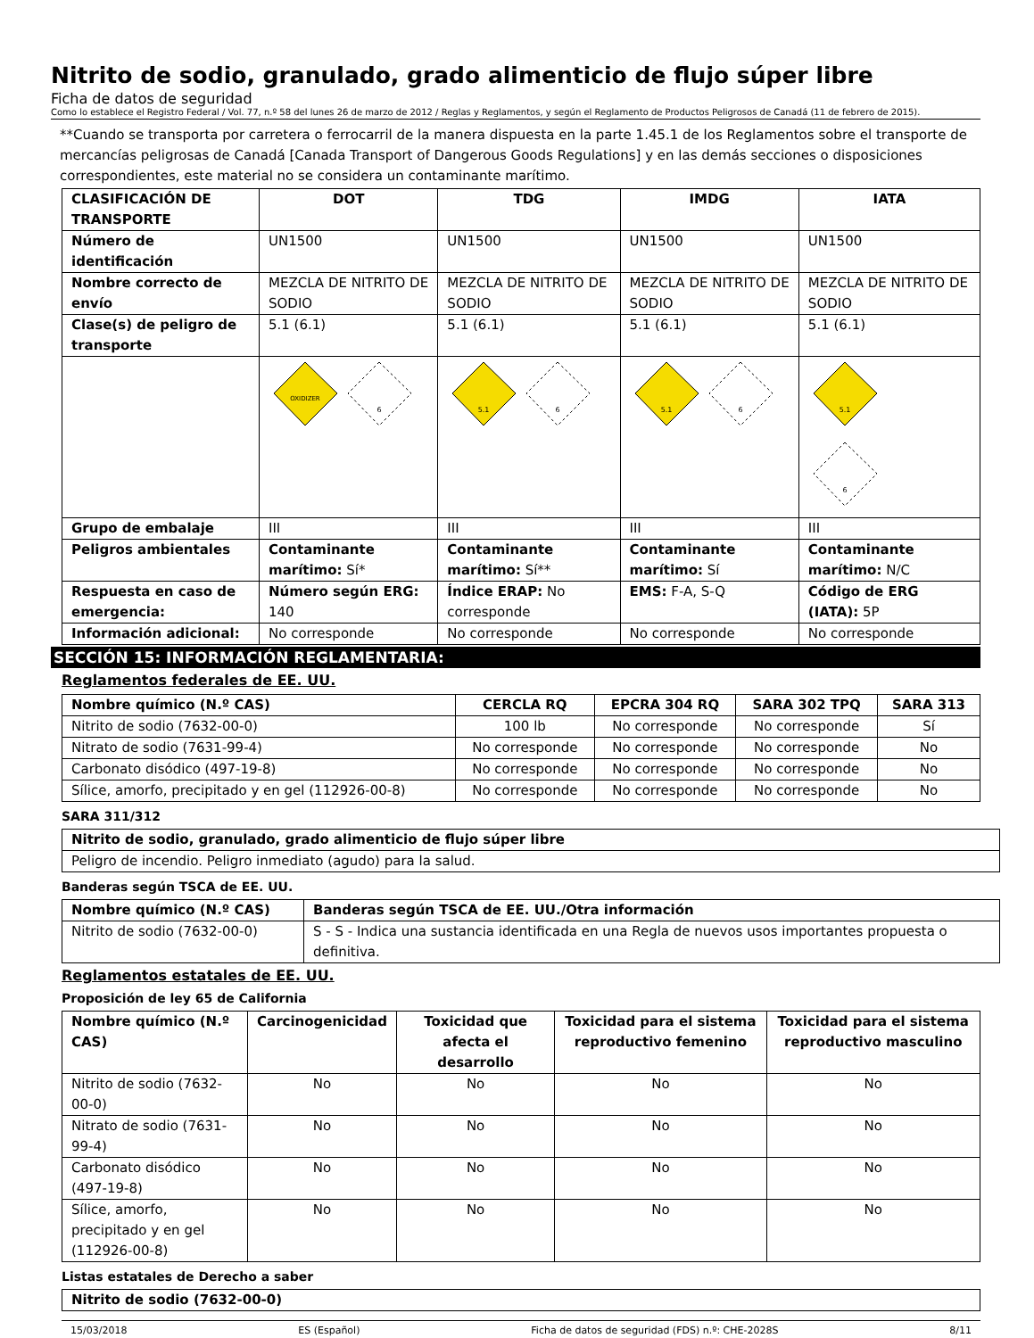Nitrito de sodio, granulado, grado alimenticio de flujo súper libre
Ficha de datos de seguridad
Como lo establece el Registro Federal / Vol. 77, n.º 58 del lunes 26 de marzo de 2012 / Reglas y Reglamentos, y según el Reglamento de Productos Peligrosos de Canadá (11 de febrero de 2015).
**Cuando se transporta por carretera o ferrocarril de la manera dispuesta en la parte 1.45.1 de los Reglamentos sobre el transporte de mercancías peligrosas de Canadá [Canada Transport of Dangerous Goods Regulations] y en las demás secciones o disposiciones correspondientes, este material no se considera un contaminante marítimo.
| CLASIFICACIÓN DE TRANSPORTE | DOT | TDG | IMDG | IATA |
| --- | --- | --- | --- | --- |
| Número de identificación | UN1500 | UN1500 | UN1500 | UN1500 |
| Nombre correcto de envío | MEZCLA DE NITRITO DE SODIO | MEZCLA DE NITRITO DE SODIO | MEZCLA DE NITRITO DE SODIO | MEZCLA DE NITRITO DE SODIO |
| Clase(s) de peligro de transporte | 5.1 (6.1) | 5.1 (6.1) | 5.1 (6.1) | 5.1 (6.1) |
| | OXIDIZER 6 | 5.1 6 | 5.1 6 | 5.1 6 |
| Grupo de embalaje | III | III | III | III |
| Peligros ambientales | Contaminante marítimo: Sí* | Contaminante marítimo: Sí** | Contaminante marítimo: Sí | Contaminante marítimo: N/C |
| Respuesta en caso de emergencia: | Número según ERG: 140 | Índice ERAP: No corresponde | EMS: F-A, S-Q | Código de ERG (IATA): 5P |
| Información adicional: | No corresponde | No corresponde | No corresponde | No corresponde |
SECCIÓN 15: INFORMACIÓN REGLAMENTARIA:
Reglamentos federales de EE. UU.
| Nombre químico (N.º CAS) | CERCLA RQ | EPCRA 304 RQ | SARA 302 TPQ | SARA 313 |
| --- | --- | --- | --- | --- |
| Nitrito de sodio (7632-00-0) | 100 lb | No corresponde | No corresponde | Sí |
| Nitrato de sodio (7631-99-4) | No corresponde | No corresponde | No corresponde | No |
| Carbonato disódico (497-19-8) | No corresponde | No corresponde | No corresponde | No |
| Sílice, amorfo, precipitado y en gel (112926-00-8) | No corresponde | No corresponde | No corresponde | No |
SARA 311/312
| Nitrito de sodio, granulado, grado alimenticio de flujo súper libre |
| --- |
| Peligro de incendio. Peligro inmediato (agudo) para la salud. |
Banderas según TSCA de EE. UU.
| Nombre químico (N.º CAS) | Banderas según TSCA de EE. UU./Otra información |
| --- | --- |
| Nitrito de sodio (7632-00-0) | S - S - Indica una sustancia identificada en una Regla de nuevos usos importantes propuesta o definitiva. |
Reglamentos estatales de EE. UU.
Proposición de ley 65 de California
| Nombre químico (N.º CAS) | Carcinogenicidad | Toxicidad que afecta el desarrollo | Toxicidad para el sistema reproductivo femenino | Toxicidad para el sistema reproductivo masculino |
| --- | --- | --- | --- | --- |
| Nitrito de sodio (7632-00-0) | No | No | No | No |
| Nitrato de sodio (7631-99-4) | No | No | No | No |
| Carbonato disódico (497-19-8) | No | No | No | No |
| Sílice, amorfo, precipitado y en gel (112926-00-8) | No | No | No | No |
Listas estatales de Derecho a saber
| Nitrito de sodio (7632-00-0) |
| --- |
15/03/2018 ES (Español) Ficha de datos de seguridad (FDS) n.º: CHE-2028S 8/11